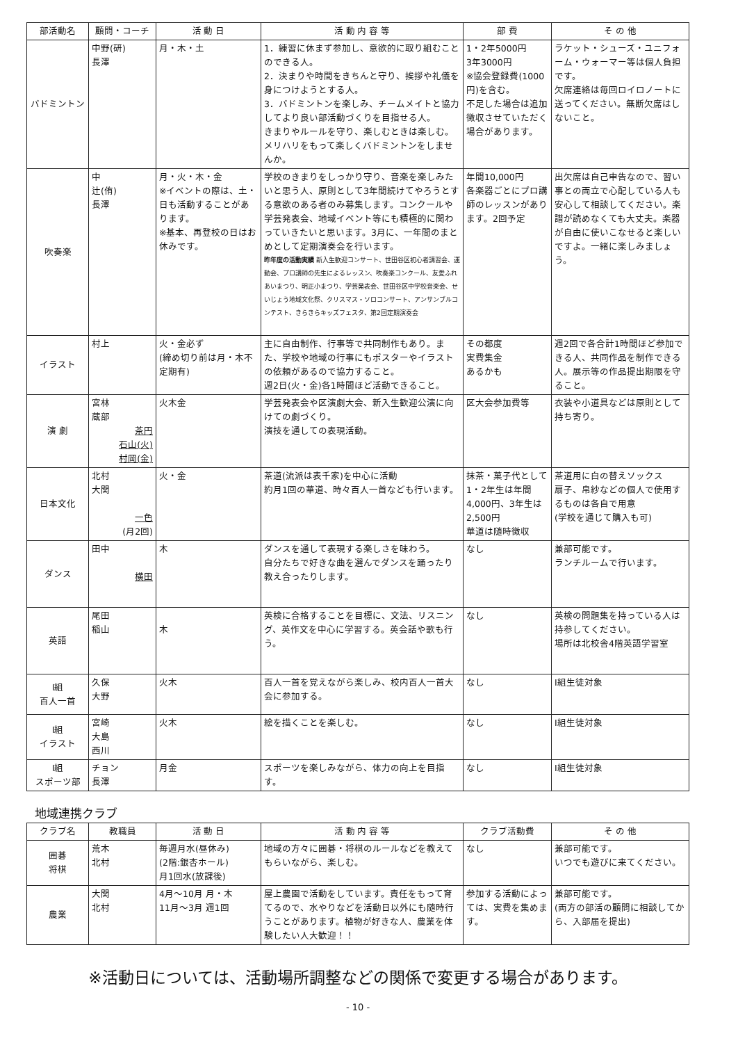| 部活動名 | 顧問・コーチ | 活 動 日 | 活 動 内 容 等 | 部 費 | そ の 他 |
| --- | --- | --- | --- | --- | --- |
| バドミントン | 中野(研) 長澤 | 月・木・土 | 1．練習に休まず参加し、意欲的に取り組むことのできる人。 2．決まりや時間をきちんと守り、挨拶や礼儀を身につけようとする人。 3．バドミントンを楽しみ、チームメイトと協力してより良い部活動づくりを目指せる人。 きまりやルールを守り、楽しむときは楽しむ。メリハリをもって楽しくバドミントンをしませんか。 | 1・2年5000円 3年3000円 ※協会登録費(1000円)を含む。 不足した場合は追加徴収させていただく場合があります。 | ラケット・シューズ・ユニフォーム・ウォーマー等は個人負担です。 欠席連絡は毎回ロイロノートに送ってください。無断欠席はしないこと。 |
| 吹奏楽 | 中 辻(侑) 長澤 | 月・火・木・金 ※イベントの際は、土・日も活動することがあります。 ※基本、再登校の日はお休みです。 | 学校のきまりをしっかり守り、音楽を楽しみたいと思う人、原則として3年間続けてやろうとする意欲のある者のみ募集します。コンクールや学芸発表会、地域イベント等にも積極的に関わっていきたいと思います。3月に、一年間のまとめとして定期演奏会を行います。 昨年度の活動実績 新入生歓迎コンサート、世田谷区初心者講習会、運動会、プロ講師の先生によるレッスン、吹奏楽コンクール、友愛ふれあいまつり、明正小まつり、学芸発表会、世田谷区中学校音楽会、せいじょう地域文化祭、クリスマス・ソロコンサート、アンサンブルコンテスト、きらきらキッズフェスタ、第2回定期演奏会 | 年間10,000円 各楽器ごとにプロ講師のレッスンがあります。2回予定 | 出欠席は自己申告なので、習い事との両立で心配している人も安心して相談してください。楽譜が読めなくても大丈夫。楽器が自由に使いこなせると楽しいですよ。一緒に楽しみましょう。 |
| イラスト | 村上 | 火・金必ず (締め切り前は月・木不定期有) | 主に自由制作、行事等で共同制作もあり。また、学校や地域の行事にもポスターやイラストの依頼があるので協力すること。 週2日(火・金)各1時間ほど活動できること。 | その都度 実費集金 あるかも | 週2回で各合計1時間ほど参加できる人、共同作品を制作できる人。展示等の作品提出期限を守ること。 |
| 演 劇 | 宮林 蔵部 茶円 石山(火) 村岡(金) | 火木金 | 学芸発表会や区演劇大会、新入生歓迎公演に向けての劇づくり。 演技を通しての表現活動。 | 区大会参加費等 | 衣装や小道具などは原則として持ち寄り。 |
| 日本文化 | 北村 大関 一色 (月2回) | 火・金 | 茶道(流派は表千家)を中心に活動 約月1回の華道、時々百人一首なども行います。 | 抹茶・菓子代として1・2年生は年間4,000円、3年生は2,500円 華道は随時徴収 | 茶道用に白の替えソックス 扇子、帛紗などの個人で使用するものは各自で用意 (学校を通じて購入も可) |
| ダンス | 田中 横田 | 木 | ダンスを通して表現する楽しさを味わう。 自分たちで好きな曲を選んでダンスを踊ったり教え合ったりします。 | なし | 兼部可能です。 ランチルームで行います。 |
| 英語 | 尾田 稲山 | 木 | 英検に合格することを目標に、文法、リスニング、英作文を中心に学習する。英会話や歌も行う。 | なし | 英検の問題集を持っている人は持参してください。 場所は北校舎4階英語学習室 |
| Ⅰ組 百人一首 | 久保 大野 | 火木 | 百人一首を覚えながら楽しみ、校内百人一首大会に参加する。 | なし | Ⅰ組生徒対象 |
| Ⅰ組 イラスト | 宮崎 大島 西川 | 火木 | 絵を描くことを楽しむ。 | なし | Ⅰ組生徒対象 |
| Ⅰ組 スポーツ部 | チョン 長澤 | 月金 | スポーツを楽しみながら、体力の向上を目指す。 | なし | Ⅰ組生徒対象 |
地域連携クラブ
| クラブ名 | 教職員 | 活 動 日 | 活 動 内 容 等 | クラブ活動費 | そ の 他 |
| --- | --- | --- | --- | --- | --- |
| 囲碁 将棋 | 荒木 北村 | 毎週月水(昼休み) (2階:銀杏ホール) 月1回水(放課後) | 地域の方々に囲碁・将棋のルールなどを教えてもらいながら、楽しむ。 | なし | 兼部可能です。 いつでも遊びに来てください。 |
| 農業 | 大関 北村 | 4月～10月 月・木 11月～3月 週1回 | 屋上農園で活動をしています。責任をもって育てるので、水やりなどを活動日以外にも随時行うことがあります。植物が好きな人、農業を体験したい人大歓迎！！ | 参加する活動によっては、実費を集めます。 | 兼部可能です。 (両方の部活の顧問に相談してから、入部届を提出) |
※活動日については、活動場所調整などの関係で変更する場合があります。
- 10 -